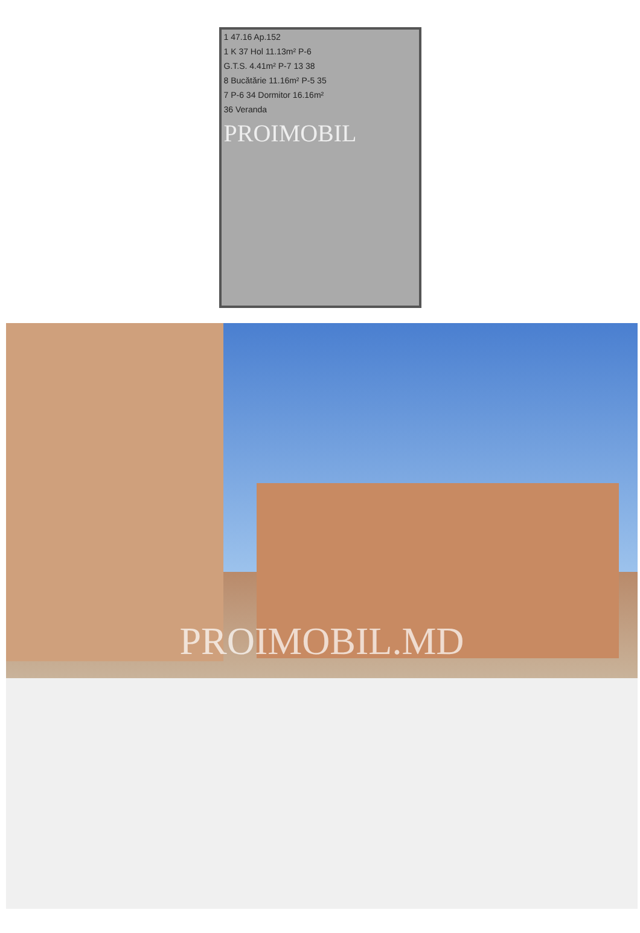1 47.16 Ap.152
1 K 37 Hol 11.13m² P-6
G.T.S. 4.41m² P-7 13 38
8 Bucătărie 11.16m² P-5 35
7 P-6 34 Dormitor 16.16m²
36 Veranda
PROIMOBIL
PROIMOBIL.MD